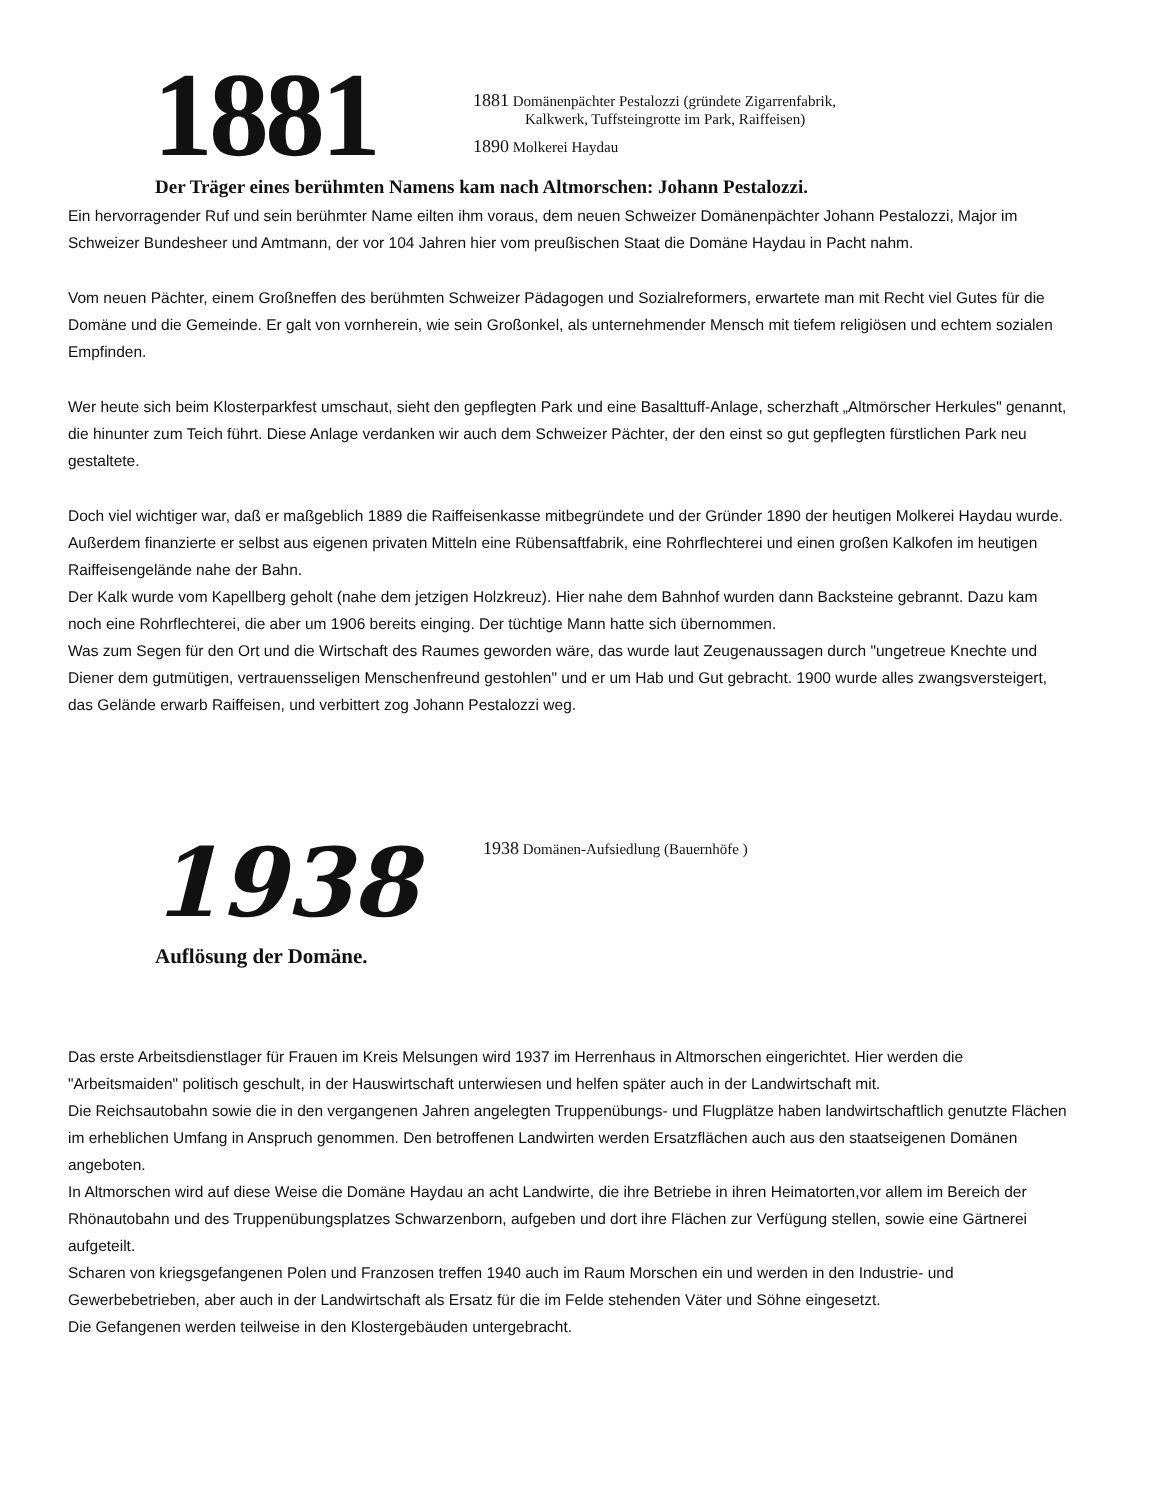1881
1881 Domänenpächter Pestalozzi (gründete Zigarrenfabrik,
Kalkwerk, Tuffsteingrotte im Park, Raiffeisen)
1890 Molkerei Haydau
Der Träger eines berühmten Namens kam nach Altmorschen: Johann Pestalozzi.
Ein hervorragender Ruf und sein berühmter Name eilten ihm voraus, dem neuen Schweizer Domänenpächter Johann Pestalozzi, Major im Schweizer Bundesheer und Amtmann, der vor 104 Jahren hier vom preußischen Staat die Domäne Haydau in Pacht nahm.
Vom neuen Pächter, einem Großneffen des berühmten Schweizer Pädagogen und Sozialreformers, erwartete man mit Recht viel Gutes für die Domäne und die Gemeinde. Er galt von vornherein, wie sein Großonkel, als unternehmender Mensch mit tiefem religiösen und echtem sozialen Empfinden.
Wer heute sich beim Klosterparkfest umschaut, sieht den gepflegten Park und eine Basalttuff-Anlage, scherzhaft „Altmörscher Herkules" genannt, die hinunter zum Teich führt. Diese Anlage verdanken wir auch dem Schweizer Pächter, der den einst so gut gepflegten fürstlichen Park neu gestaltete.
Doch viel wichtiger war, daß er maßgeblich 1889 die Raiffeisenkasse mitbegründete und der Gründer 1890 der heutigen Molkerei Haydau wurde. Außerdem finanzierte er selbst aus eigenen privaten Mitteln eine Rübensaftfabrik, eine Rohrflechterei und einen großen Kalkofen im heutigen Raiffeisengelände nahe der Bahn.
Der Kalk wurde vom Kapellberg geholt (nahe dem jetzigen Holzkreuz). Hier nahe dem Bahnhof wurden dann Backsteine gebrannt. Dazu kam noch eine Rohrflechterei, die aber um 1906 bereits einging. Der tüchtige Mann hatte sich übernommen.
Was zum Segen für den Ort und die Wirtschaft des Raumes geworden wäre, das wurde laut Zeugenaussagen durch "ungetreue Knechte und Diener dem gutmütigen, vertrauensseligen Menschenfreund gestohlen" und er um Hab und Gut gebracht. 1900 wurde alles zwangsversteigert, das Gelände erwarb Raiffeisen, und verbittert zog Johann Pestalozzi weg.
1938
1938 Domänen-Aufsiedlung (Bauernhöfe )
Auflösung der Domäne.
Das erste Arbeitsdienstlager für Frauen im Kreis Melsungen wird 1937 im Herrenhaus in Altmorschen eingerichtet. Hier werden die "Arbeitsmaiden" politisch geschult, in der Hauswirtschaft unterwiesen und helfen später auch in der Landwirtschaft mit.
Die Reichsautobahn sowie die in den vergangenen Jahren angelegten Truppenübungs- und Flugplätze haben landwirtschaftlich genutzte Flächen im erheblichen Umfang in Anspruch genommen. Den betroffenen Landwirten werden Ersatzflächen auch aus den staatseigenen Domänen angeboten.
In Altmorschen wird auf diese Weise die Domäne Haydau an acht Landwirte, die ihre Betriebe in ihren Heimatorten,vor allem im Bereich der Rhönautobahn und des Truppenübungsplatzes Schwarzenborn, aufgeben und dort ihre Flächen zur Verfügung stellen, sowie eine Gärtnerei aufgeteilt.
Scharen von kriegsgefangenen Polen und Franzosen treffen 1940 auch im Raum Morschen ein und werden in den Industrie- und Gewerbebetrieben, aber auch in der Landwirtschaft als Ersatz für die im Felde stehenden Väter und Söhne eingesetzt.
Die Gefangenen werden teilweise in den Klostergebäuden untergebracht.